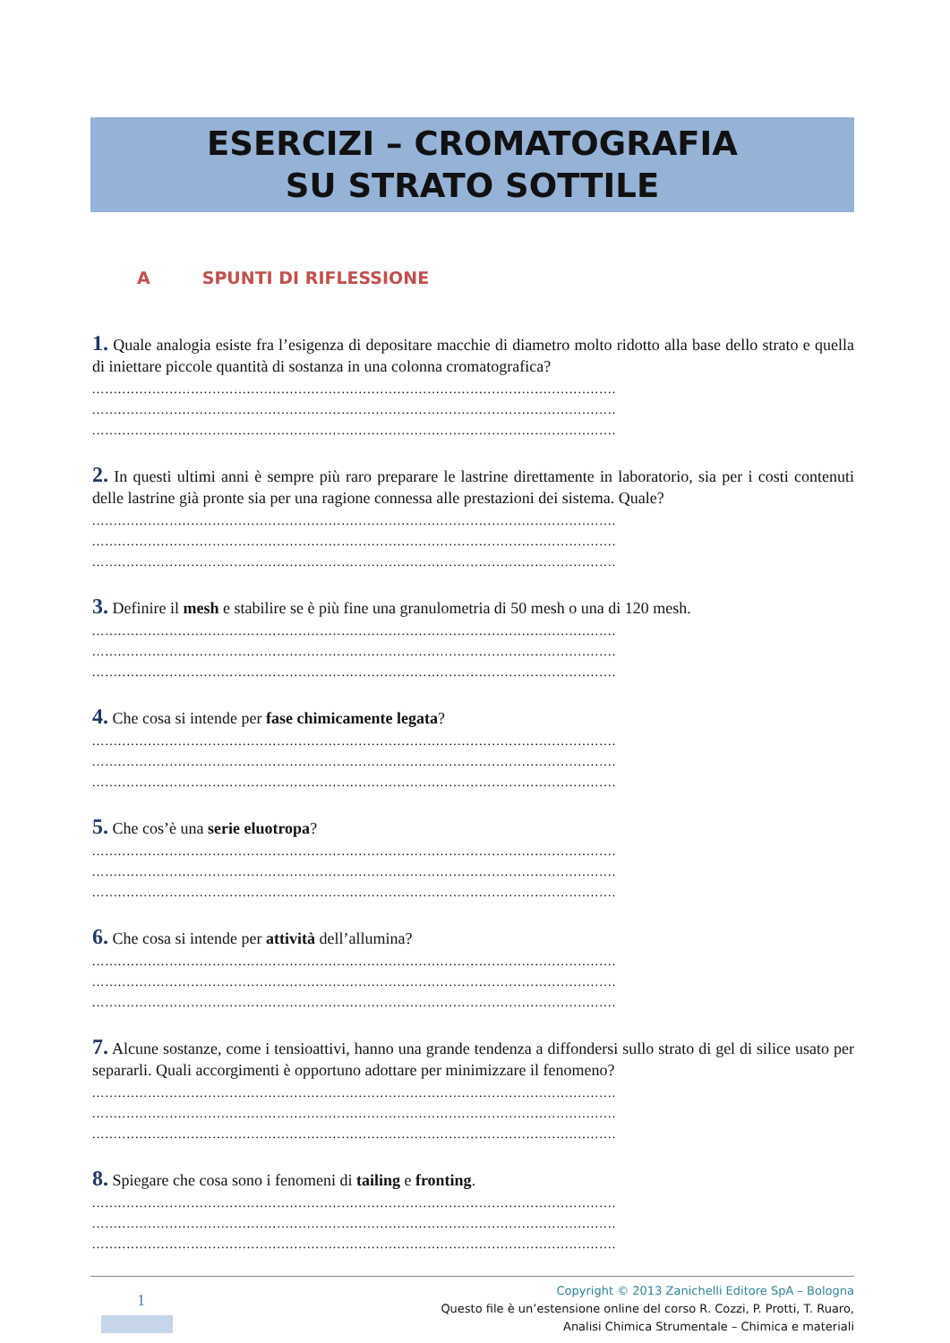ESERCIZI – CROMATOGRAFIA
SU STRATO SOTTILE
A SPUNTI DI RIFLESSIONE
1. Quale analogia esiste fra l’esigenza di depositare macchie di diametro molto ridotto alla base dello strato e quella di iniettare piccole quantità di sostanza in una colonna cromatografica?
..........................................................................................................................
..........................................................................................................................
..........................................................................................................................
2. In questi ultimi anni è sempre più raro preparare le lastrine direttamente in laboratorio, sia per i costi contenuti delle lastrine già pronte sia per una ragione connessa alle prestazioni dei sistema. Quale?
..........................................................................................................................
..........................................................................................................................
..........................................................................................................................
3. Definire il mesh e stabilire se è più fine una granulometria di 50 mesh o una di 120 mesh.
..........................................................................................................................
..........................................................................................................................
..........................................................................................................................
4. Che cosa si intende per fase chimicamente legata?
..........................................................................................................................
..........................................................................................................................
..........................................................................................................................
5. Che cos’è una serie eluotropa?
..........................................................................................................................
..........................................................................................................................
..........................................................................................................................
6. Che cosa si intende per attività dell’allumina?
..........................................................................................................................
..........................................................................................................................
..........................................................................................................................
7. Alcune sostanze, come i tensioattivi, hanno una grande tendenza a diffondersi sullo strato di gel di silice usato per separarli. Quali accorgimenti è opportuno adottare per minimizzare il fenomeno?
..........................................................................................................................
..........................................................................................................................
..........................................................................................................................
8. Spiegare che cosa sono i fenomeni di tailing e fronting.
..........................................................................................................................
..........................................................................................................................
..........................................................................................................................
1
Copyright © 2013 Zanichelli Editore SpA – Bologna
Questo file è un’estensione online del corso R. Cozzi, P. Protti, T. Ruaro,
Analisi Chimica Strumentale – Chimica e materiali